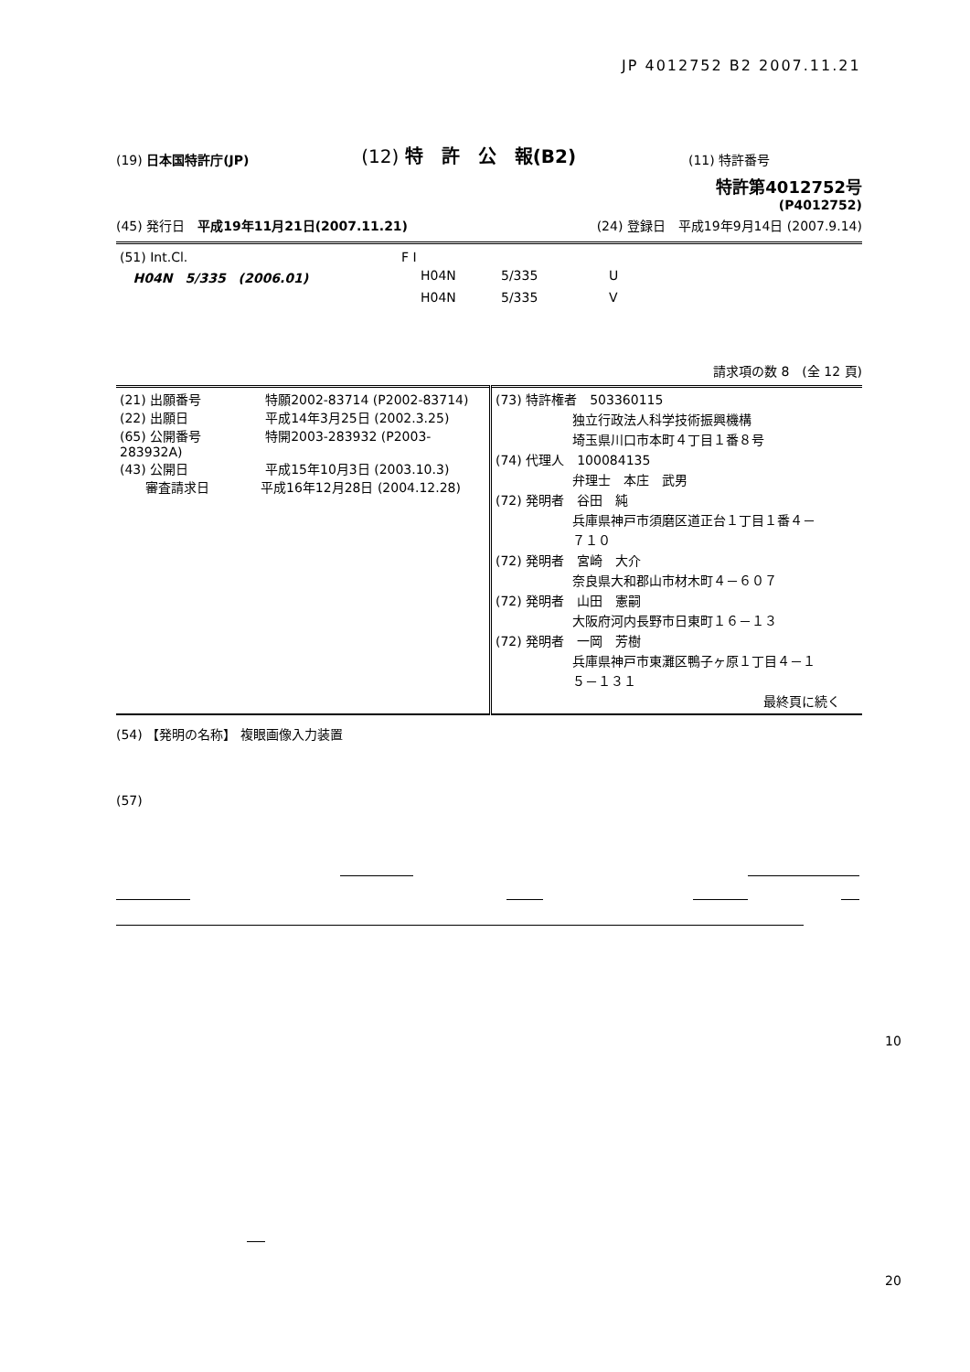JP 4012752 B2 2007.11.21
(19) 日本国特許庁(JP) (12) 特　許　公　報(B2) (11) 特許番号
特許第4012752号
(P4012752)
(45) 発行日　平成19年11月21日(2007.11.21) (24) 登録日　平成19年9月14日 (2007.9.14)
| (51) Int.Cl. | F I | | |
| H04N 5/335 (2006.01) | H04N | 5/335 | U |
| | H04N | 5/335 | V |
請求項の数 8　(全 12 頁)
| (21) 出願番号 特願2002-83714 (P2002-83714) (22) 出願日 平成14年3月25日 (2002.3.25) (65) 公開番号 特開2003-283932 (P2003-283932A) (43) 公開日 平成15年10月3日 (2003.10.3) 審査請求日 平成16年12月28日 (2004.12.28) | (73) 特許権者 503360115 独立行政法人科学技術振興機構 埼玉県川口市本町４丁目１番８号 (74) 代理人 100084135 弁理士 本庄 武男 (72) 発明者 谷田 純 兵庫県神戸市須磨区道正台１丁目１番４－ ７１０ (72) 発明者 宮崎 大介 奈良県大和郡山市材木町４－６０７ (72) 発明者 山田 憲嗣 大阪府河内長野市日東町１６－１３ (72) 発明者 一岡 芳樹 兵庫県神戸市東灘区鴨子ヶ原１丁目４－１ ５－１３１ 最終頁に続く |
(54) 【発明の名称】 複眼画像入力装置
(57)
10
20